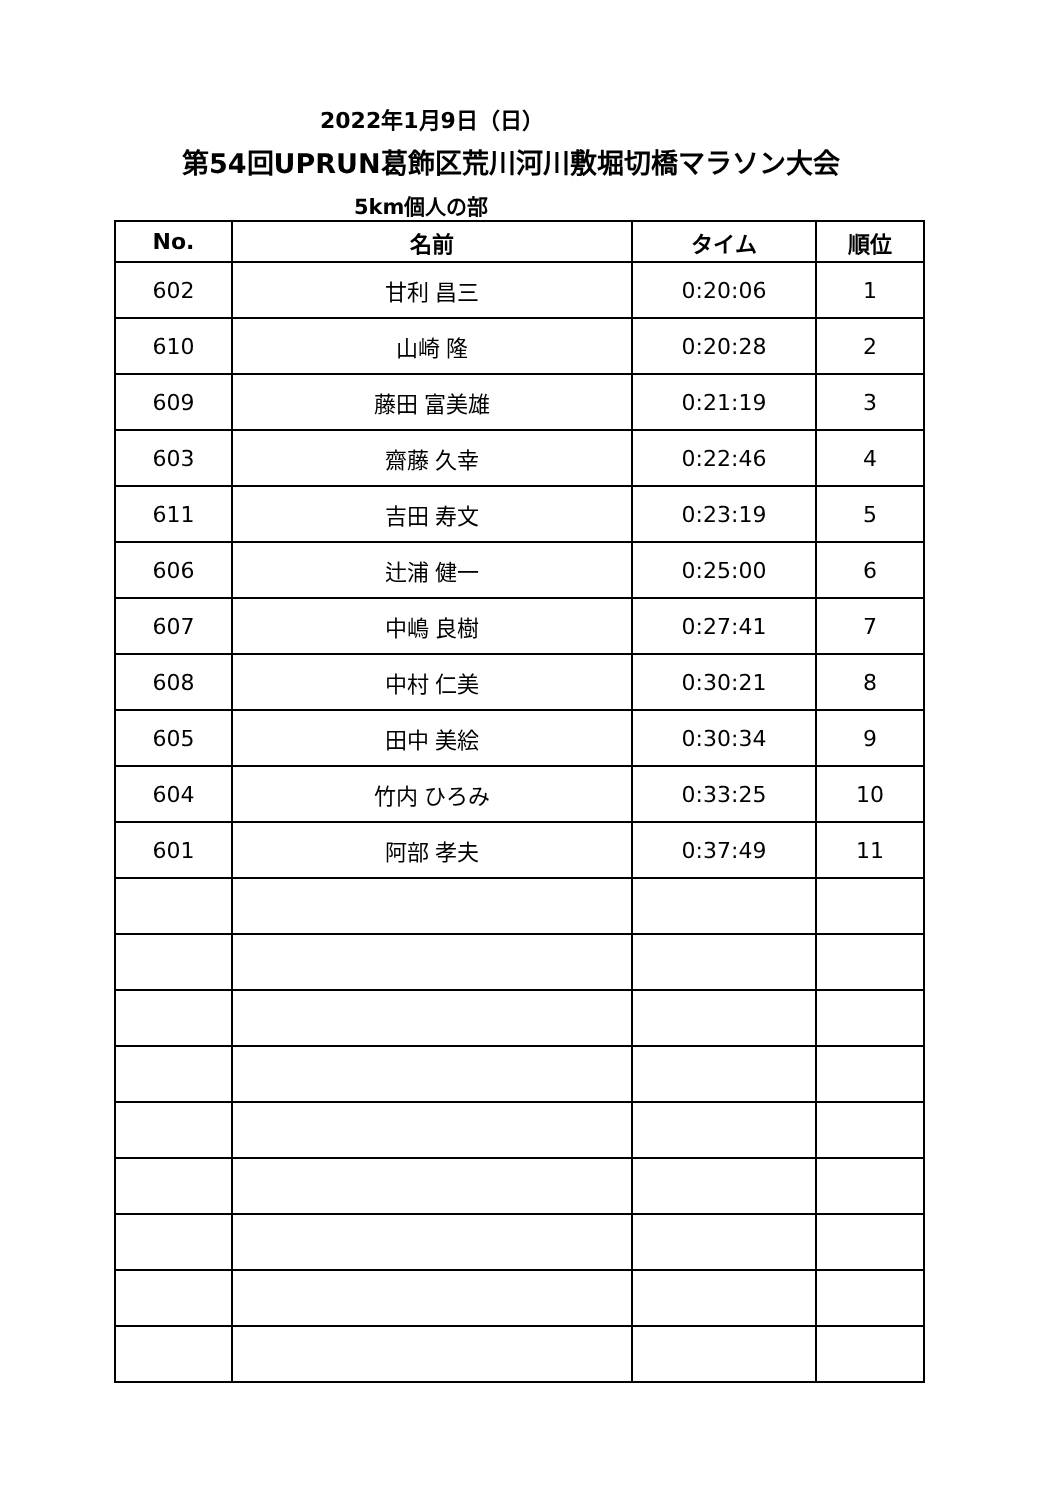2022年1月9日（日）
第54回UPRUN葛飾区荒川河川敷堀切橋マラソン大会
5km個人の部
| No. | 名前 | タイム | 順位 |
| --- | --- | --- | --- |
| 602 | 甘利 昌三 | 0:20:06 | 1 |
| 610 | 山崎 隆 | 0:20:28 | 2 |
| 609 | 藤田 富美雄 | 0:21:19 | 3 |
| 603 | 齋藤 久幸 | 0:22:46 | 4 |
| 611 | 吉田 寿文 | 0:23:19 | 5 |
| 606 | 辻浦 健一 | 0:25:00 | 6 |
| 607 | 中嶋 良樹 | 0:27:41 | 7 |
| 608 | 中村 仁美 | 0:30:21 | 8 |
| 605 | 田中 美絵 | 0:30:34 | 9 |
| 604 | 竹内 ひろみ | 0:33:25 | 10 |
| 601 | 阿部 孝夫 | 0:37:49 | 11 |